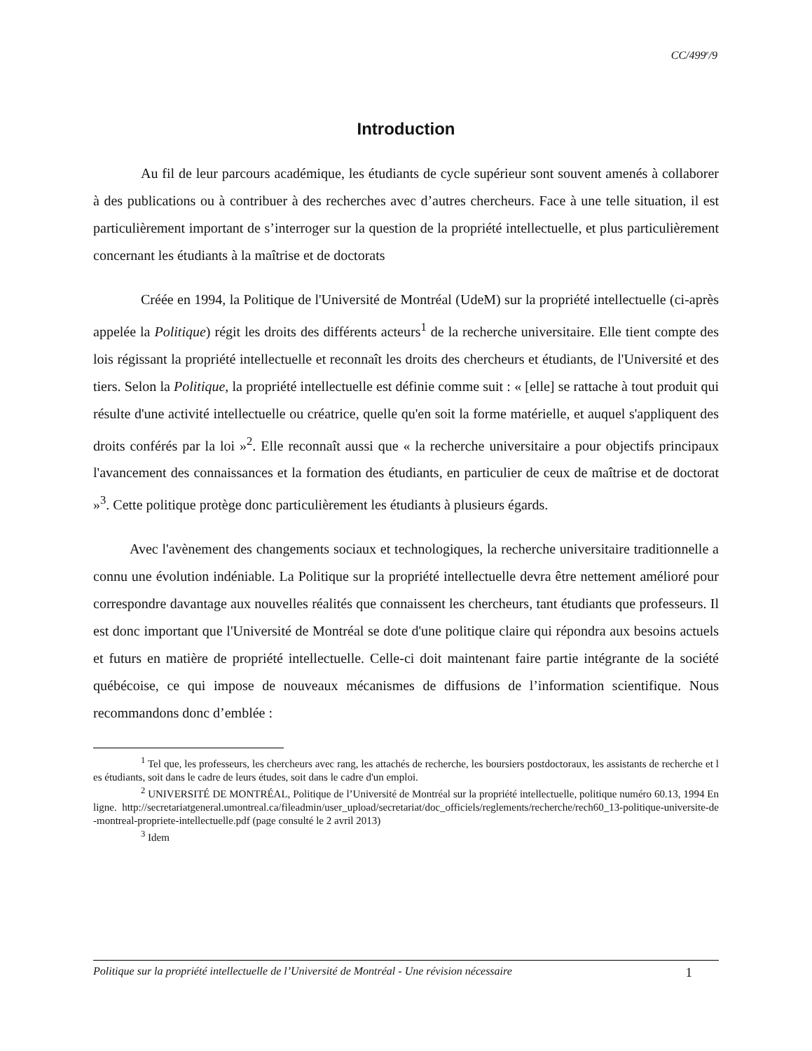CC/499<sup>e</sup>/9
Introduction
Au fil de leur parcours académique, les étudiants de cycle supérieur sont souvent amenés à collaborer à des publications ou à contribuer à des recherches avec d’autres chercheurs. Face à une telle situation, il est particulièrement important de s’interroger sur la question de la propriété intellectuelle, et plus particulièrement concernant les étudiants à la maîtrise et de doctorats
Créée en 1994, la Politique de l'Université de Montréal (UdeM) sur la propriété intellectuelle (ci-après appelée la Politique) régit les droits des différents acteurs<sup>1</sup> de la recherche universitaire. Elle tient compte des lois régissant la propriété intellectuelle et reconnaît les droits des chercheurs et étudiants, de l'Université et des tiers. Selon la Politique, la propriété intellectuelle est définie comme suit : « [elle] se rattache à tout produit qui résulte d'une activité intellectuelle ou créatrice, quelle qu'en soit la forme matérielle, et auquel s'appliquent des droits conférés par la loi »<sup>2</sup>. Elle reconnaît aussi que « la recherche universitaire a pour objectifs principaux l'avancement des connaissances et la formation des étudiants, en particulier de ceux de maîtrise et de doctorat »<sup>3</sup>. Cette politique protège donc particulièrement les étudiants à plusieurs égards.
Avec l'avènement des changements sociaux et technologiques, la recherche universitaire traditionnelle a connu une évolution indéniable. La Politique sur la propriété intellectuelle devra être nettement amélioré pour correspondre davantage aux nouvelles réalités que connaissent les chercheurs, tant étudiants que professeurs. Il est donc important que l'Université de Montréal se dote d'une politique claire qui répondra aux besoins actuels et futurs en matière de propriété intellectuelle. Celle-ci doit maintenant faire partie intégrante de la société québécoise, ce qui impose de nouveaux mécanismes de diffusions de l’information scientifique. Nous recommandons donc d’emblée :
<sup>1</sup> Tel que, les professeurs, les chercheurs avec rang, les attachés de recherche, les boursiers postdoctoraux, les assistants de recherche et les étudiants, soit dans le cadre de leurs études, soit dans le cadre d'un emploi.
<sup>2</sup> UNIVERSITÉ DE MONTRÉAL, Politique de l’Université de Montréal sur la propriété intellectuelle, politique numéro 60.13, 1994 En ligne. http://secretariatgeneral.umontreal.ca/fileadmin/user_upload/secretariat/doc_officiels/reglements/recherche/rech60_13-politique-universite-de-montreal-propriete-intellectuelle.pdf (page consulté le 2 avril 2013)
<sup>3</sup> Idem
Politique sur la propriété intellectuelle de l’Université de Montréal - Une révision nécessaire 1